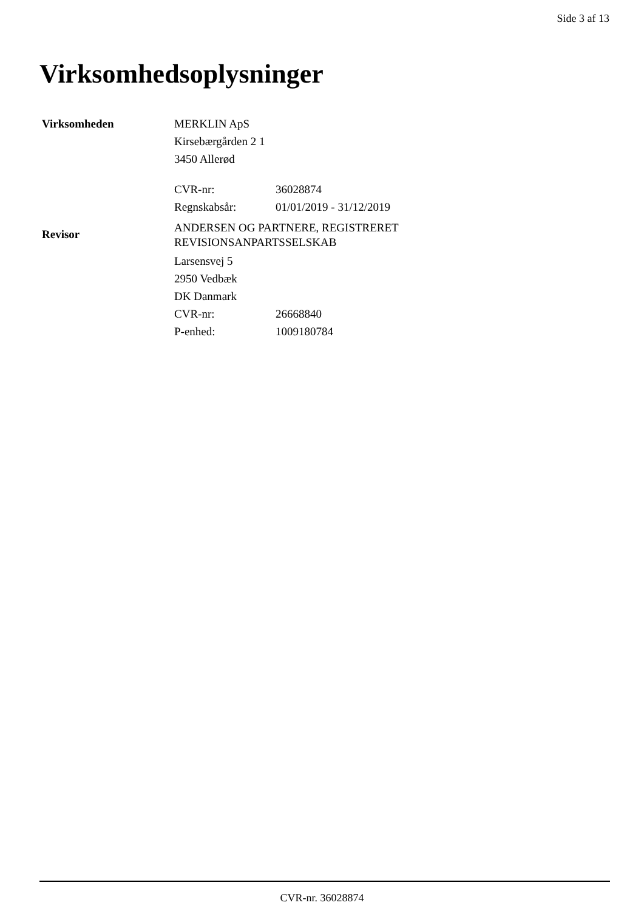Side 3 af 13
Virksomhedsoplysninger
Virksomheden MERKLIN ApS
Kirsebærgården 2 1
3450 Allerød
CVR-nr: 36028874
Regnskabsår: 01/01/2019 - 31/12/2019
Revisor
ANDERSEN OG PARTNERE, REGISTRERET
REVISIONSANPARTSSELSKAB
Larsensvej 5
2950 Vedbæk
DK Danmark
CVR-nr: 26668840
P-enhed: 1009180784
CVR-nr. 36028874